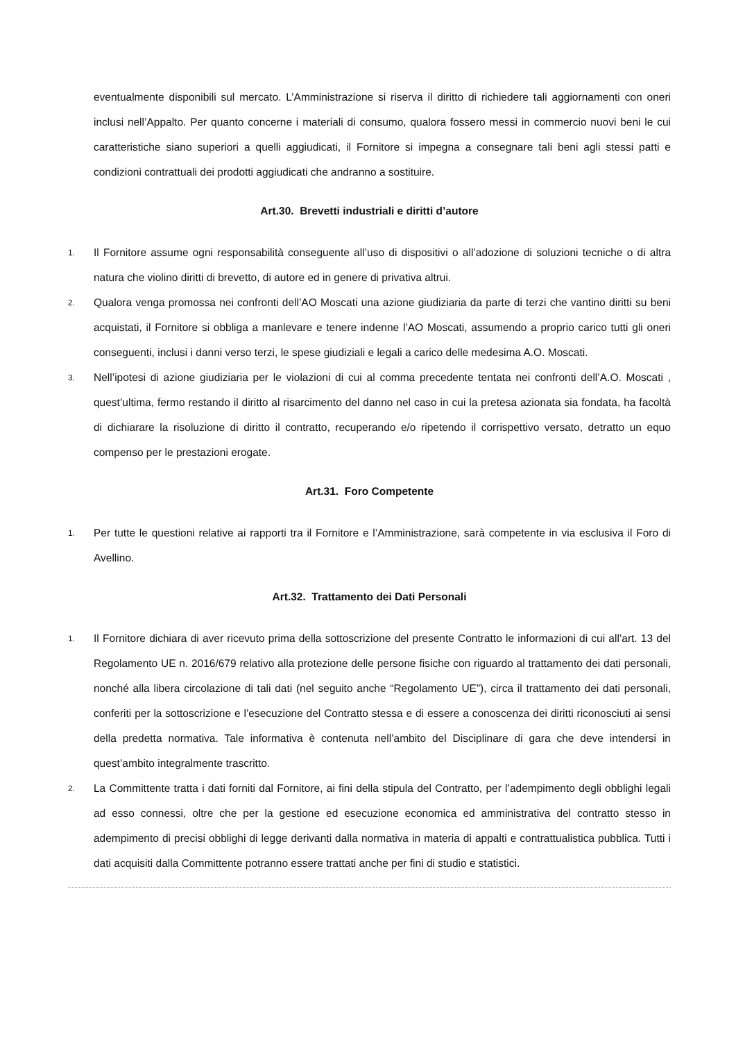eventualmente disponibili sul mercato. L’Amministrazione si riserva il diritto di richiedere tali aggiornamenti con oneri inclusi nell’Appalto. Per quanto concerne i materiali di consumo, qualora fossero messi in commercio nuovi beni le cui caratteristiche siano superiori a quelli aggiudicati, il Fornitore si impegna a consegnare tali beni agli stessi patti e condizioni contrattuali dei prodotti aggiudicati che andranno a sostituire.
Art.30. Brevetti industriali e diritti d’autore
1. Il Fornitore assume ogni responsabilità conseguente all’uso di dispositivi o all’adozione di soluzioni tecniche o di altra natura che violino diritti di brevetto, di autore ed in genere di privativa altrui.
2. Qualora venga promossa nei confronti dell’AO Moscati una azione giudiziaria da parte di terzi che vantino diritti su beni acquistati, il Fornitore si obbliga a manlevare e tenere indenne l’AO Moscati, assumendo a proprio carico tutti gli oneri conseguenti, inclusi i danni verso terzi, le spese giudiziali e legali a carico delle medesima A.O. Moscati.
3. Nell’ipotesi di azione giudiziaria per le violazioni di cui al comma precedente tentata nei confronti dell’A.O. Moscati , quest’ultima, fermo restando il diritto al risarcimento del danno nel caso in cui la pretesa azionata sia fondata, ha facoltà di dichiarare la risoluzione di diritto il contratto, recuperando e/o ripetendo il corrispettivo versato, detratto un equo compenso per le prestazioni erogate.
Art.31. Foro Competente
1. Per tutte le questioni relative ai rapporti tra il Fornitore e l’Amministrazione, sarà competente in via esclusiva il Foro di Avellino.
Art.32. Trattamento dei Dati Personali
1. Il Fornitore dichiara di aver ricevuto prima della sottoscrizione del presente Contratto le informazioni di cui all’art. 13 del Regolamento UE n. 2016/679 relativo alla protezione delle persone fisiche con riguardo al trattamento dei dati personali, nonché alla libera circolazione di tali dati (nel seguito anche “Regolamento UE”), circa il trattamento dei dati personali, conferiti per la sottoscrizione e l’esecuzione del Contratto stessa e di essere a conoscenza dei diritti riconosciuti ai sensi della predetta normativa. Tale informativa è contenuta nell’ambito del Disciplinare di gara che deve intendersi in quest’ambito integralmente trascritto.
2. La Committente tratta i dati forniti dal Fornitore, ai fini della stipula del Contratto, per l’adempimento degli obblighi legali ad esso connessi, oltre che per la gestione ed esecuzione economica ed amministrativa del contratto stesso in adempimento di precisi obblighi di legge derivanti dalla normativa in materia di appalti e contrattualistica pubblica. Tutti i dati acquisiti dalla Committente potranno essere trattati anche per fini di studio e statistici.